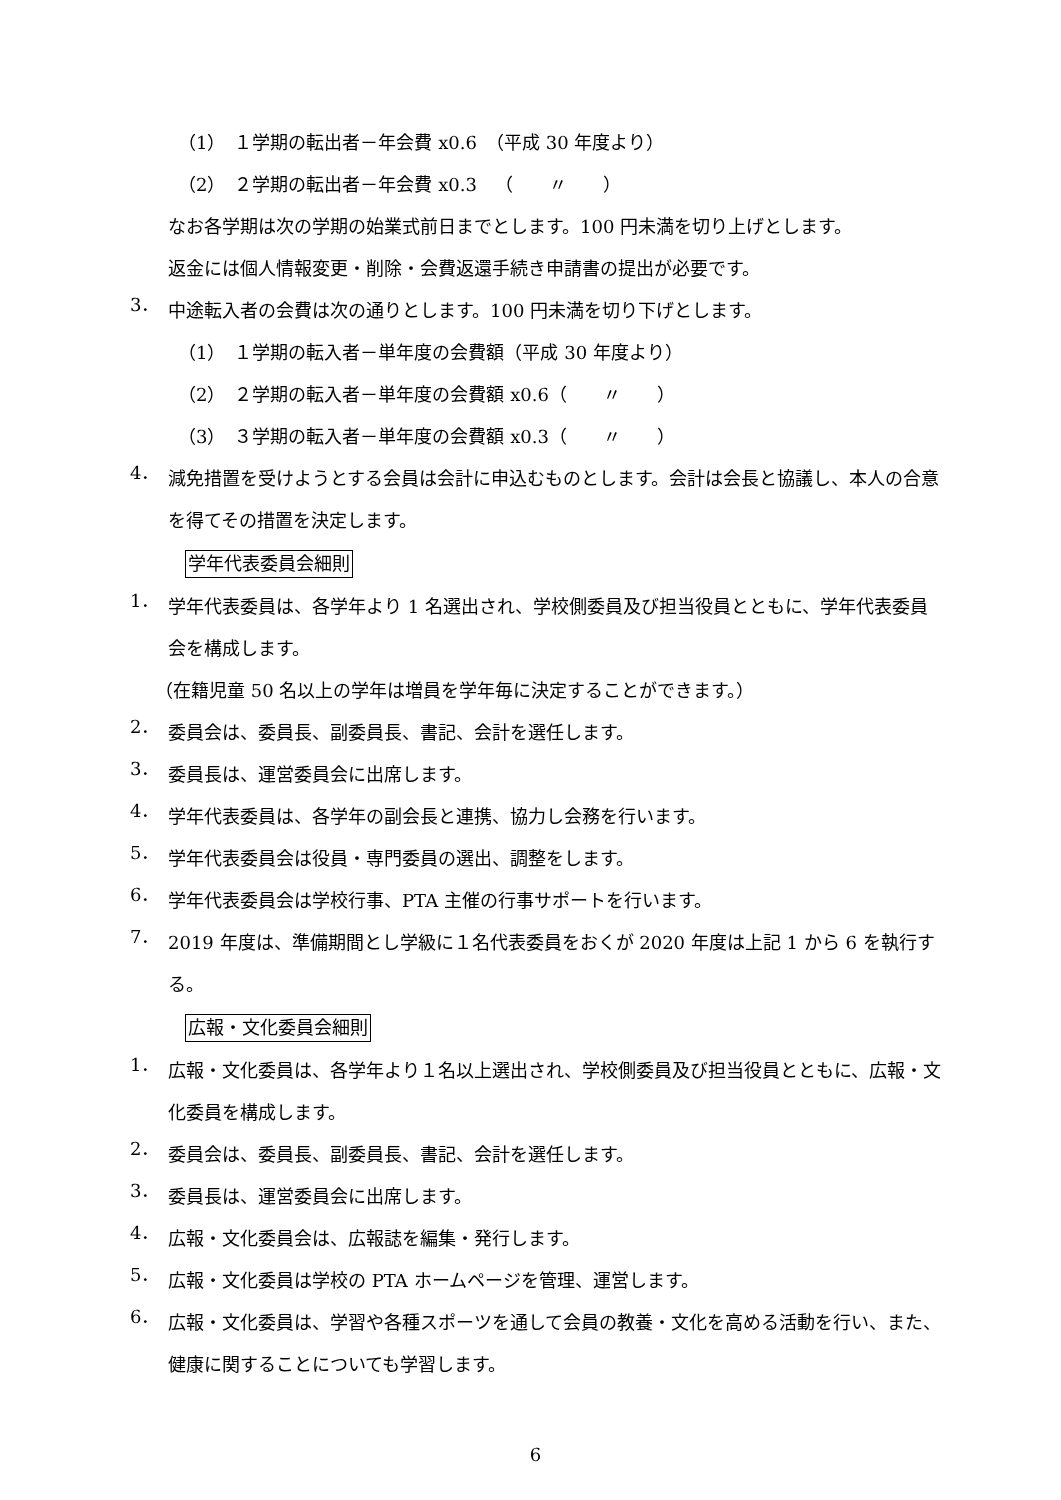（1）　１学期の転出者－年会費 x0.6　（平成 30 年度より）
（2）　２学期の転出者－年会費 x0.3　（　　〃　　）
なお各学期は次の学期の始業式前日までとします。100 円未満を切り上げとします。
返金には個人情報変更・削除・会費返還手続き申請書の提出が必要です。
3．
中途転入者の会費は次の通りとします。100 円未満を切り下げとします。
（1）　１学期の転入者－単年度の会費額（平成 30 年度より）
（2）　２学期の転入者－単年度の会費額 x0.6（　　〃　　）
（3）　３学期の転入者－単年度の会費額 x0.3（　　〃　　）
4．
減免措置を受けようとする会員は会計に申込むものとします。会計は会長と協議し、本人の合意を得てその措置を決定します。
学年代表委員会細則
1．
学年代表委員は、各学年より 1 名選出され、学校側委員及び担当役員とともに、学年代表委員会を構成します。
（在籍児童 50 名以上の学年は増員を学年毎に決定することができます。）
2．
委員会は、委員長、副委員長、書記、会計を選任します。
3．
委員長は、運営委員会に出席します。
4．
学年代表委員は、各学年の副会長と連携、協力し会務を行います。
5．
学年代表委員会は役員・専門委員の選出、調整をします。
6．
学年代表委員会は学校行事、PTA 主催の行事サポートを行います。
7．
2019 年度は、準備期間とし学級に１名代表委員をおくが 2020 年度は上記 1 から 6 を執行する。
広報・文化委員会細則
1．
広報・文化委員は、各学年より１名以上選出され、学校側委員及び担当役員とともに、広報・文化委員を構成します。
2．
委員会は、委員長、副委員長、書記、会計を選任します。
3．
委員長は、運営委員会に出席します。
4．
広報・文化委員会は、広報誌を編集・発行します。
5．
広報・文化委員は学校の PTA ホームページを管理、運営します。
6．
広報・文化委員は、学習や各種スポーツを通して会員の教養・文化を高める活動を行い、また、健康に関することについても学習します。
6